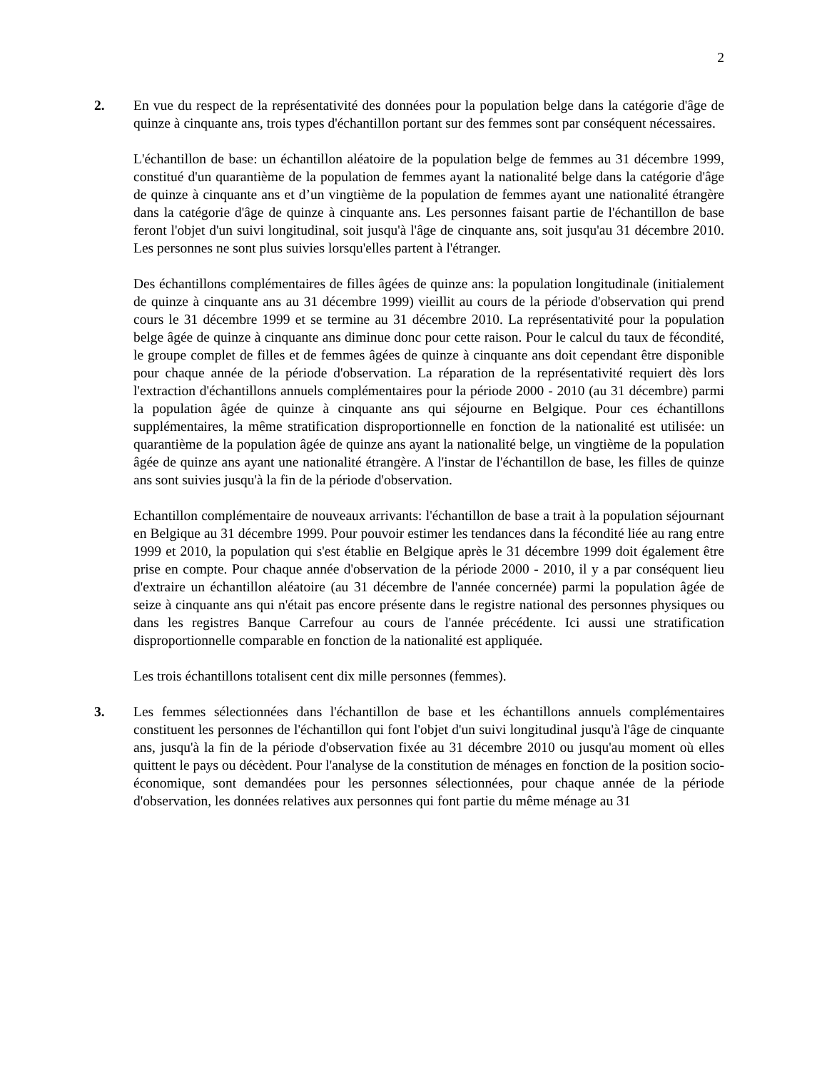2
2. En vue du respect de la représentativité des données pour la population belge dans la catégorie d'âge de quinze à cinquante ans, trois types d'échantillon portant sur des femmes sont par conséquent nécessaires.
L'échantillon de base: un échantillon aléatoire de la population belge de femmes au 31 décembre 1999, constitué d'un quarantième de la population de femmes ayant la nationalité belge dans la catégorie d'âge de quinze à cinquante ans et d’un vingtième de la population de femmes ayant une nationalité étrangère dans la catégorie d'âge de quinze à cinquante ans. Les personnes faisant partie de l'échantillon de base feront l'objet d'un suivi longitudinal, soit jusqu'à l'âge de cinquante ans, soit jusqu'au 31 décembre 2010. Les personnes ne sont plus suivies lorsqu'elles partent à l'étranger.
Des échantillons complémentaires de filles âgées de quinze ans: la population longitudinale (initialement de quinze à cinquante ans au 31 décembre 1999) vieillit au cours de la période d'observation qui prend cours le 31 décembre 1999 et se termine au 31 décembre 2010. La représentativité pour la population belge âgée de quinze à cinquante ans diminue donc pour cette raison. Pour le calcul du taux de fécondité, le groupe complet de filles et de femmes âgées de quinze à cinquante ans doit cependant être disponible pour chaque année de la période d'observation. La réparation de la représentativité requiert dès lors l'extraction d'échantillons annuels complémentaires pour la période 2000 - 2010 (au 31 décembre) parmi la population âgée de quinze à cinquante ans qui séjourne en Belgique. Pour ces échantillons supplémentaires, la même stratification disproportionnelle en fonction de la nationalité est utilisée: un quarantième de la population âgée de quinze ans ayant la nationalité belge, un vingtième de la population âgée de quinze ans ayant une nationalité étrangère. A l'instar de l'échantillon de base, les filles de quinze ans sont suivies jusqu'à la fin de la période d'observation.
Echantillon complémentaire de nouveaux arrivants: l'échantillon de base a trait à la population séjournant en Belgique au 31 décembre 1999. Pour pouvoir estimer les tendances dans la fécondité liée au rang entre 1999 et 2010, la population qui s'est établie en Belgique après le 31 décembre 1999 doit également être prise en compte. Pour chaque année d'observation de la période 2000 - 2010, il y a par conséquent lieu d'extraire un échantillon aléatoire (au 31 décembre de l'année concernée) parmi la population âgée de seize à cinquante ans qui n'était pas encore présente dans le registre national des personnes physiques ou dans les registres Banque Carrefour au cours de l'année précédente. Ici aussi une stratification disproportionnelle comparable en fonction de la nationalité est appliquée.
Les trois échantillons totalisent cent dix mille personnes (femmes).
3. Les femmes sélectionnées dans l'échantillon de base et les échantillons annuels complémentaires constituent les personnes de l'échantillon qui font l'objet d'un suivi longitudinal jusqu'à l'âge de cinquante ans, jusqu'à la fin de la période d'observation fixée au 31 décembre 2010 ou jusqu'au moment où elles quittent le pays ou décèdent. Pour l'analyse de la constitution de ménages en fonction de la position socio-économique, sont demandées pour les personnes sélectionnées, pour chaque année de la période d'observation, les données relatives aux personnes qui font partie du même ménage au 31